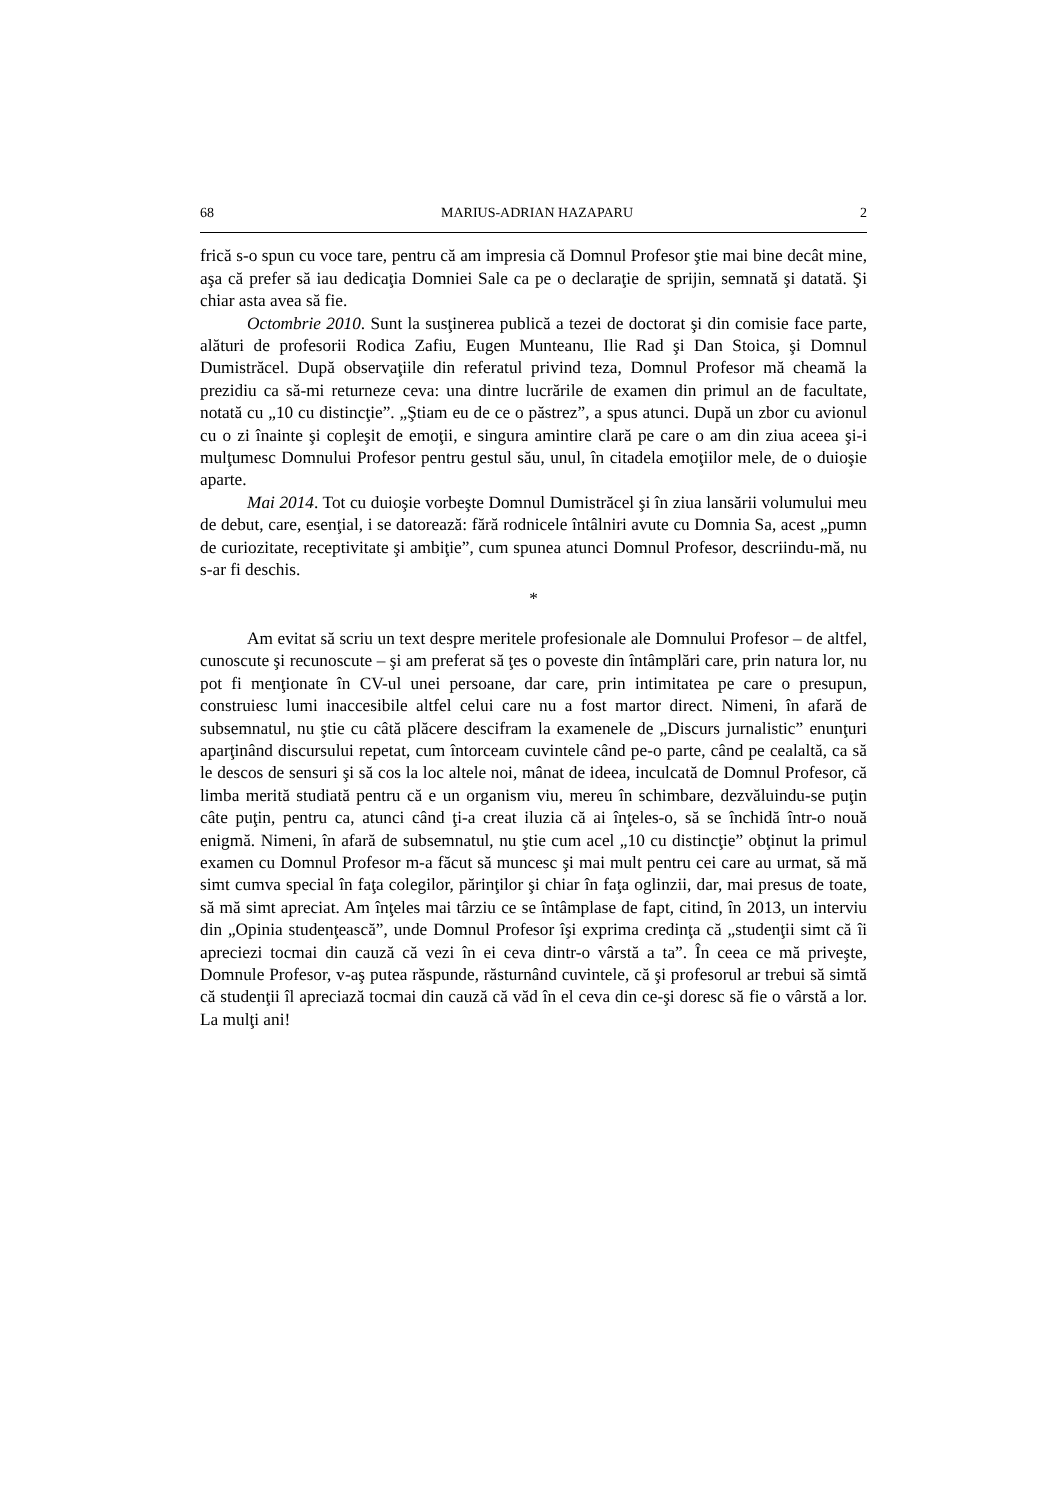68 MARIUS-ADRIAN HAZAPARU 2
frică s-o spun cu voce tare, pentru că am impresia că Domnul Profesor ştie mai bine decât mine, aşa că prefer să iau dedicaţia Domniei Sale ca pe o declaraţie de sprijin, semnată şi datată. Şi chiar asta avea să fie.
Octombrie 2010. Sunt la susţinerea publică a tezei de doctorat şi din comisie face parte, alături de profesorii Rodica Zafiu, Eugen Munteanu, Ilie Rad şi Dan Stoica, şi Domnul Dumistrăcel. După observaţiile din referatul privind teza, Domnul Profesor mă cheamă la prezidiu ca să-mi returneze ceva: una dintre lucrările de examen din primul an de facultate, notată cu „10 cu distincţie”. „Ştiam eu de ce o păstrez”, a spus atunci. După un zbor cu avionul cu o zi înainte şi copleşit de emoţii, e singura amintire clară pe care o am din ziua aceea şi-i mulţumesc Domnului Profesor pentru gestul său, unul, în citadela emoţiilor mele, de o duioşie aparte.
Mai 2014. Tot cu duioşie vorbeşte Domnul Dumistrăcel şi în ziua lansării volumului meu de debut, care, esenţial, i se datorează: fără rodnicele întâlniri avute cu Domnia Sa, acest „pumn de curiozitate, receptivitate şi ambiţie”, cum spunea atunci Domnul Profesor, descriindu-mă, nu s-ar fi deschis.
*
Am evitat să scriu un text despre meritele profesionale ale Domnului Profesor – de altfel, cunoscute şi recunoscute – şi am preferat să ţes o poveste din întâmplări care, prin natura lor, nu pot fi menţionate în CV-ul unei persoane, dar care, prin intimitatea pe care o presupun, construiesc lumi inaccesibile altfel celui care nu a fost martor direct. Nimeni, în afară de subsemnatul, nu ştie cu câtă plăcere descifram la examenele de „Discurs jurnalistic” enunţuri aparţinând discursului repetat, cum întorceam cuvintele când pe-o parte, când pe cealaltă, ca să le descos de sensuri şi să cos la loc altele noi, mânat de ideea, inculcată de Domnul Profesor, că limba merită studiată pentru că e un organism viu, mereu în schimbare, dezvăluindu-se puţin câte puţin, pentru ca, atunci când ţi-a creat iluzia că ai înţeles-o, să se închidă într-o nouă enigmă. Nimeni, în afară de subsemnatul, nu ştie cum acel „10 cu distincţie” obţinut la primul examen cu Domnul Profesor m-a făcut să muncesc şi mai mult pentru cei care au urmat, să mă simt cumva special în faţa colegilor, părinţilor şi chiar în faţa oglinzii, dar, mai presus de toate, să mă simt apreciat. Am înţeles mai târziu ce se întâmplase de fapt, citind, în 2013, un interviu din „Opinia studenţească”, unde Domnul Profesor îşi exprima credinţa că „studenţii simt că îi apreciezi tocmai din cauză că vezi în ei ceva dintr-o vârstă a ta”. În ceea ce mă priveşte, Domnule Profesor, v-aş putea răspunde, răsturnând cuvintele, că şi profesorul ar trebui să simtă că studenţii îl apreciază tocmai din cauză că văd în el ceva din ce-şi doresc să fie o vârstă a lor. La mulţi ani!